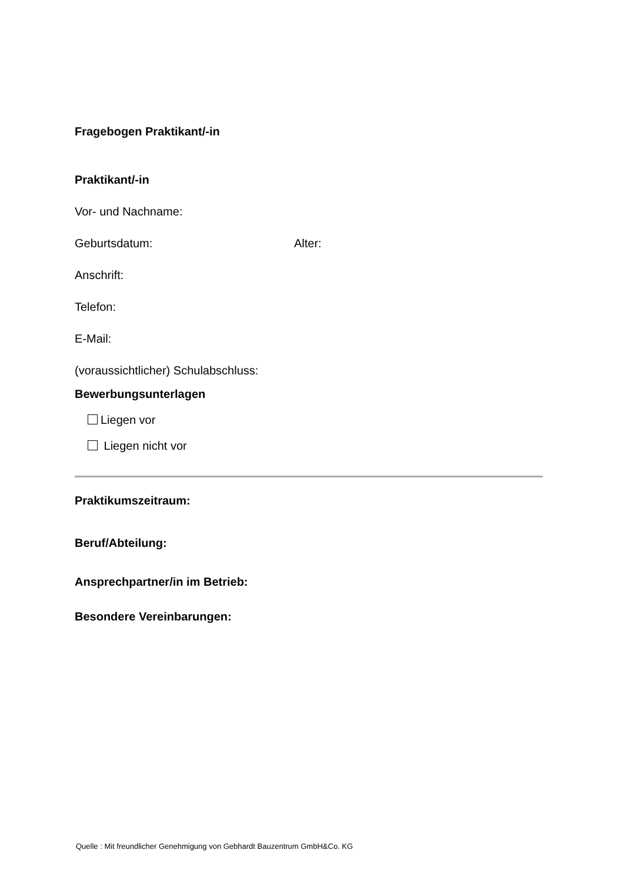Fragebogen Praktikant/-in
Praktikant/-in
Vor- und Nachname:
Geburtsdatum: Alter:
Anschrift:
Telefon:
E-Mail:
(voraussichtlicher) Schulabschluss:
Bewerbungsunterlagen
Liegen vor
Liegen nicht vor
Praktikumszeitraum:
Beruf/Abteilung:
Ansprechpartner/in im Betrieb:
Besondere Vereinbarungen:
Quelle : Mit freundlicher Genehmigung von Gebhardt Bauzentrum GmbH&Co. KG